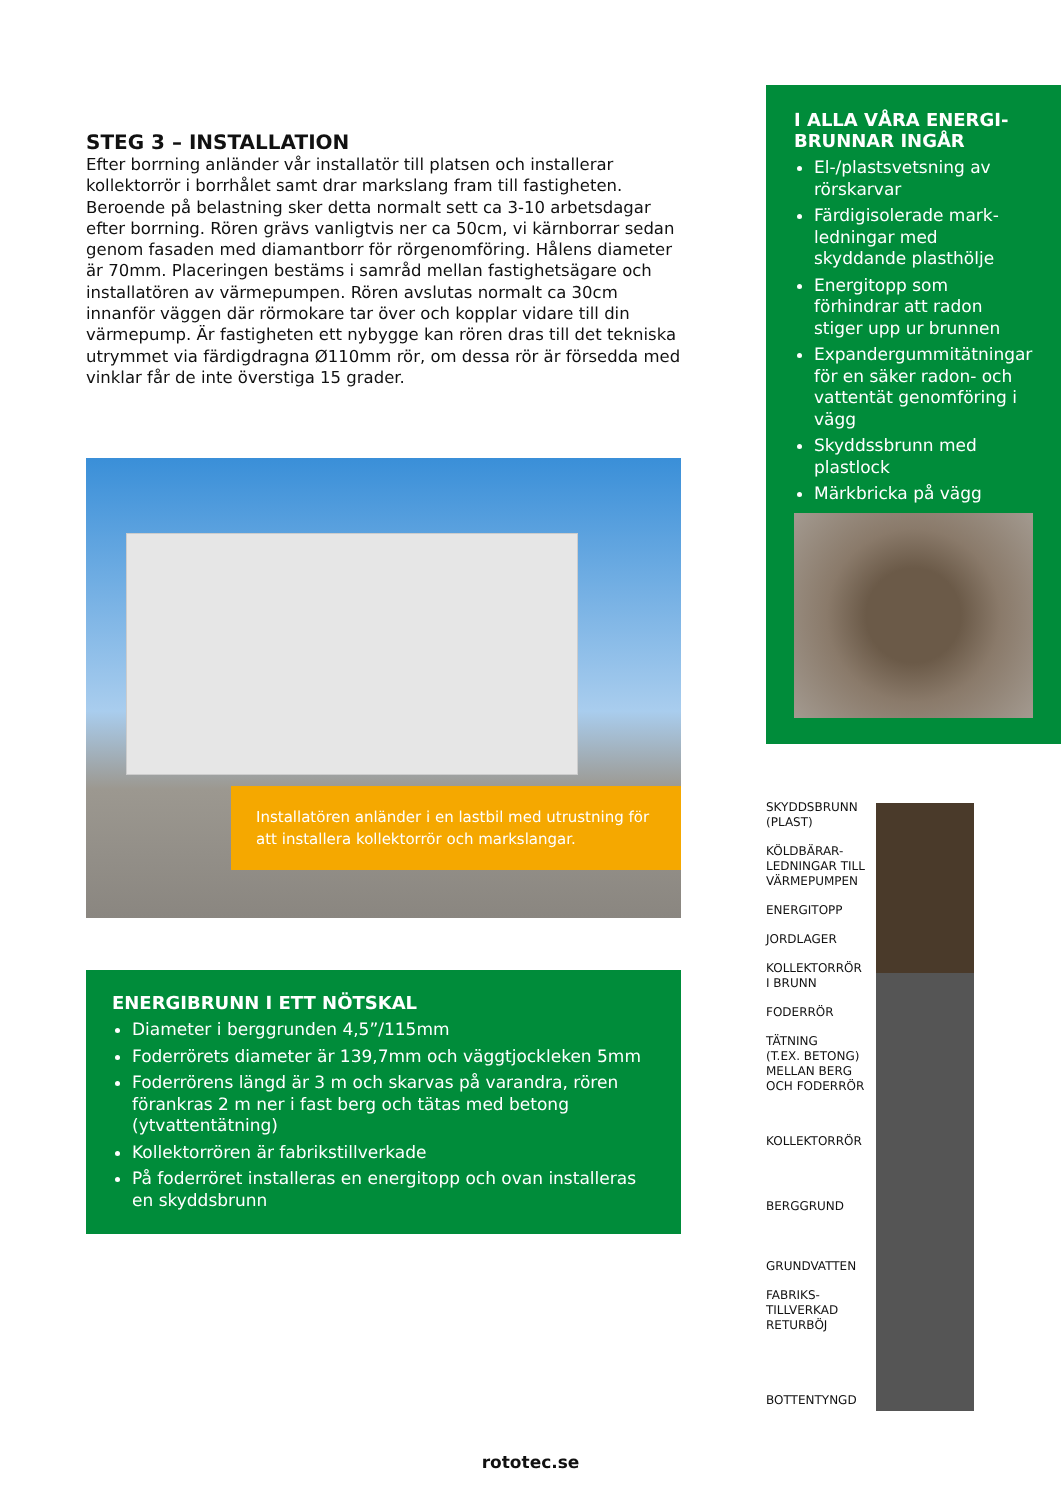STEG 3 – INSTALLATION
Efter borrning anländer vår installatör till platsen och installerar kollektorrör i borrhålet samt drar markslang fram till fastigheten. Beroende på belastning sker detta normalt sett ca 3-10 arbetsdagar efter borrning. Rören grävs vanligtvis ner ca 50cm, vi kärnborrar sedan genom fasaden med diamantborr för rörgenomföring. Hålens diameter är 70mm. Placeringen bestäms i samråd mellan fastighetsägare och installatören av värmepumpen. Rören avslutas normalt ca 30cm innanför väggen där rörmokare tar över och kopplar vidare till din värmepump. Är fastigheten ett nybygge kan rören dras till det tekniska utrymmet via färdigdragna Ø110mm rör, om dessa rör är försedda med vinklar får de inte överstiga 15 grader.
Installatören anländer i en lastbil med utrustning för att installera kollektorrör och markslangar.
ENERGIBRUNN I ETT NÖTSKAL
Diameter i berggrunden 4,5”/115mm
Foderrörets diameter är 139,7mm och väggtjockleken 5mm
Foderrörens längd är 3 m och skarvas på varandra, rören förankras 2 m ner i fast berg och tätas med betong (ytvattentätning)
Kollektorrören är fabrikstillverkade
På foderröret installeras en energitopp och ovan installeras en skyddsbrunn
I ALLA VÅRA ENERGI-BRUNNAR INGÅR
El-/plastsvetsning av rörskarvar
Färdigisolerade mark-ledningar med skyddande plasthölje
Energitopp som förhindrar att radon stiger upp ur brunnen
Expandergummitätningar för en säker radon- och vattentät genomföring i vägg
Skyddssbrunn med plastlock
Märkbricka på vägg
SKYDDSBRUNN
(PLAST)
KÖLDBÄRAR-
LEDNINGAR TILL
VÄRMEPUMPEN
ENERGITOPP
JORDLAGER
KOLLEKTORRÖR
I BRUNN
FODERRÖR
TÄTNING
(T.EX. BETONG)
MELLAN BERG
OCH FODERRÖR
KOLLEKTORRÖR
BERGGRUND
GRUNDVATTEN
FABRIKS-
TILLVERKAD
RETURBÖJ
BOTTENTYNGD
rototec.se